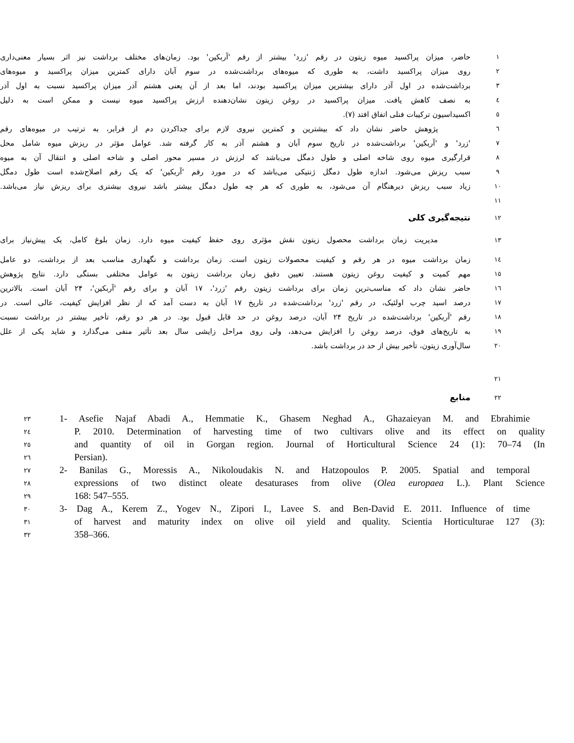حاضر، میزان پراکسید میوه زیتون در رقم 'زرد' بیشتر از رقم 'آربکین' بود. زمان‌های مختلف برداشت نیز اثر بسیار معنی‌داری
۱
روی میزان پراکسید داشت، به طوری که میوه‌های برداشت‌شده در سوم آبان دارای کمترین میزان پراکسید و میوه‌های
۲
برداشت‌شده در اول آذر دارای بیشترین میزان پراکسید بودند، اما بعد از آن یعنی هشتم آذر میزان پراکسید نسبت به اول آذر
۳
به نصف کاهش یافت. میزان پراکسید در روغن زیتون نشان‌دهنده ارزش پراکسید میوه نیست و ممکن است به دلیل
٤
اکسیداسیون ترکیبات فنلی اتفاق افتد (۷).
٥
پژوهش حاضر نشان داد که بیشترین و کمترین نیروی لازم برای جداکردن دم از فرابر، به ترتیب در میوه‌های رقم
٦
'زرد' و 'آربکین' برداشت‌شده در تاریخ سوم آبان و هشتم آذر به کار گرفته شد. عوامل مؤثر در ریزش میوه شامل محل
۷
قرارگیری میوه روی شاخه اصلی و طول دمگل می‌باشد که لرزش در مسیر محور اصلی و شاخه اصلی و انتقال آن به میوه
۸
سبب ریزش می‌شود. اندازه طول دمگل ژنتیکی می‌باشد که در مورد رقم 'آربکین' که یک رقم اصلاح‌شده است طول دمگل
۹
زیاد سبب ریزش دیرهنگام آن می‌شود، به طوری که هر چه طول دمگل بیشتر باشد نیروی بیشتری برای ریزش نیاز می‌باشد.
۱۰
۱۱
نتیجه‌گیری کلی
۱۲
مدیریت زمان برداشت محصول زیتون نقش مؤثری روی حفظ کیفیت میوه دارد. زمان بلوغ کامل، یک پیش‌نیاز برای
۱۳
زمان برداشت میوه در هر رقم و کیفیت محصولات زیتون است. زمان برداشت و نگهداری مناسب بعد از برداشت، دو عامل
١٤
مهم کمیت و کیفیت روغن زیتون هستند. تعیین دقیق زمان برداشت زیتون به عوامل مختلفی بستگی دارد. نتایج پژوهش
۱٥
حاضر نشان داد که مناسب‌ترین زمان برای برداشت زیتون رقم 'زرد'، ۱۷ آبان و برای رقم 'آربکین'، ۲۴ آبان است. بالاترین
١٦
درصد اسید چرب اولئیک، در رقم 'زرد' برداشت‌شده در تاریخ ۱۷ آبان به دست آمد که از نظر افزایش کیفیت، عالی است. در
۱۷
رقم 'آربکین' برداشت‌شده در تاریخ ۲۴ آبان، درصد روغن در حد قابل قبول بود. در هر دو رقم، تأخیر بیشتر در برداشت نسبت
۱۸
به تاریخ‌های فوق، درصد روغن را افزایش می‌دهد، ولی روی مراحل زایشی سال بعد تأثیر منفی می‌گذارد و شاید یکی از علل
۱۹
سال‌آوری زیتون، تأخیر بیش از حد در برداشت باشد.
۲۰
۲۱
منابع
۲۲
۲۳
1- Asefie Najaf Abadi A., Hemmatie K., Ghasem Neghad A., Ghazaieyan M. and Ebrahimie
٢٤
P. 2010. Determination of harvesting time of two cultivars olive and its effect on quality
٢٥
and quantity of oil in Gorgan region. Journal of Horticultural Science 24 (1): 70–74 (In
٢٦
Persian).
۲۷
2- Banilas G., Moressis A., Nikoloudakis N. and Hatzopoulos P. 2005. Spatial and temporal
۲۸
expressions of two distinct oleate desaturases from olive (Olea europaea L.). Plant Science
۲۹
168: 547–555.
۳۰
3- Dag A., Kerem Z., Yogev N., Zipori I., Lavee S. and Ben-David E. 2011. Influence of time
۳۱
of harvest and maturity index on olive oil yield and quality. Scientia Horticulturae 127 (3):
۳۲
358–366.